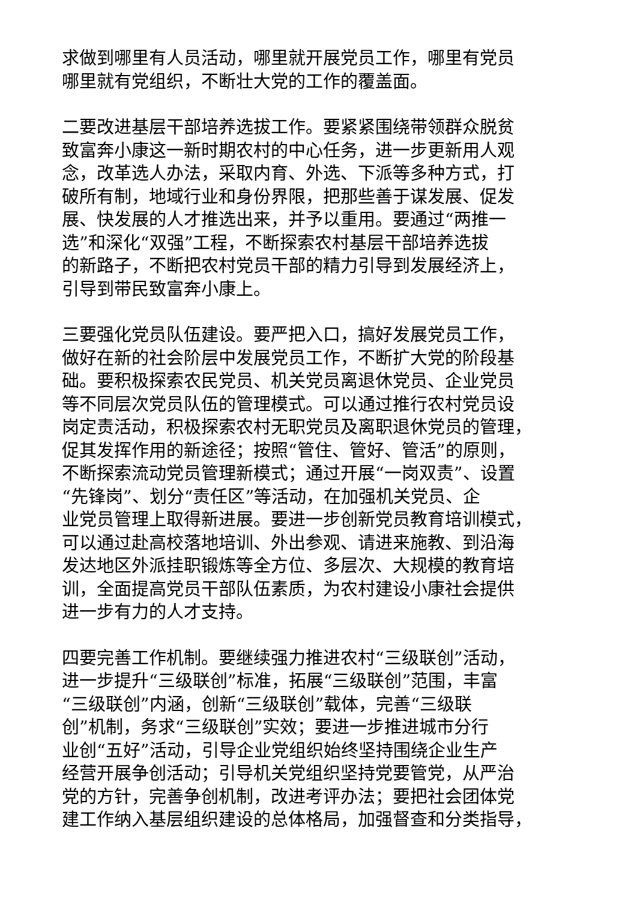求做到哪里有人员活动，哪里就开展党员工作，哪里有党员
哪里就有党组织，不断壮大党的工作的覆盖面。
二要改进基层干部培养选拔工作。要紧紧围绕带领群众脱贫
致富奔小康这一新时期农村的中心任务，进一步更新用人观
念，改革选人办法，采取内育、外选、下派等多种方式，打
破所有制，地域行业和身份界限，把那些善于谋发展、促发
展、快发展的人才推选出来，并予以重用。要通过“两推一
选”和深化“双强”工程，不断探索农村基层干部培养选拔
的新路子，不断把农村党员干部的精力引导到发展经济上，
引导到带民致富奔小康上。
三要强化党员队伍建设。要严把入口，搞好发展党员工作，
做好在新的社会阶层中发展党员工作，不断扩大党的阶段基
础。要积极探索农民党员、机关党员离退休党员、企业党员
等不同层次党员队伍的管理模式。可以通过推行农村党员设
岗定责活动，积极探索农村无职党员及离职退休党员的管理，
促其发挥作用的新途径；按照“管住、管好、管活”的原则，
不断探索流动党员管理新模式；通过开展“一岗双责”、设置
“先锋岗”、划分“责任区”等活动，在加强机关党员、企
业党员管理上取得新进展。要进一步创新党员教育培训模式，
可以通过赴高校落地培训、外出参观、请进来施教、到沿海
发达地区外派挂职锻炼等全方位、多层次、大规模的教育培
训，全面提高党员干部队伍素质，为农村建设小康社会提供
进一步有力的人才支持。
四要完善工作机制。要继续强力推进农村“三级联创”活动，
进一步提升“三级联创”标准，拓展“三级联创”范围，丰富
“三级联创”内涵，创新“三级联创”载体，完善“三级联
创”机制，务求“三级联创”实效；要进一步推进城市分行
业创“五好”活动，引导企业党组织始终坚持围绕企业生产
经营开展争创活动；引导机关党组织坚持党要管党，从严治
党的方针，完善争创机制，改进考评办法；要把社会团体党
建工作纳入基层组织建设的总体格局，加强督查和分类指导，